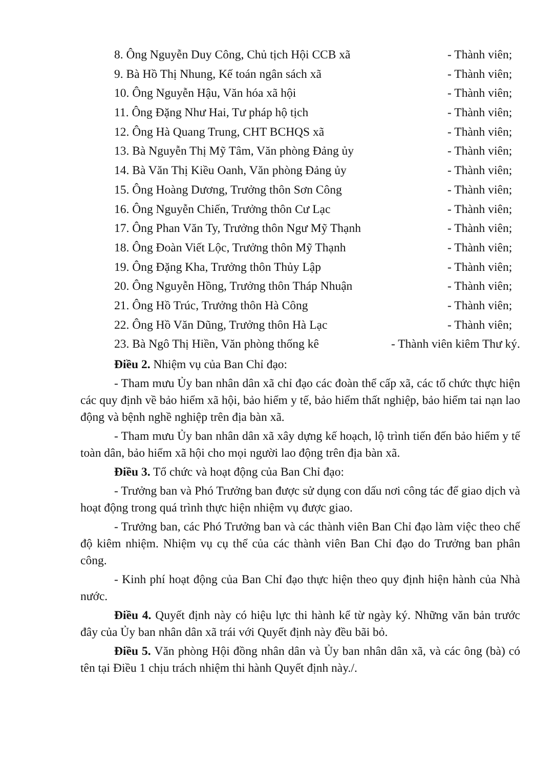8. Ông Nguyễn Duy Công, Chủ tịch Hội CCB xã - Thành viên;
9. Bà Hồ Thị Nhung, Kế toán ngân sách xã - Thành viên;
10. Ông Nguyễn Hậu, Văn hóa xã hội - Thành viên;
11. Ông Đặng Như Hai, Tư pháp hộ tịch - Thành viên;
12. Ông Hà Quang Trung, CHT BCHQS xã - Thành viên;
13. Bà Nguyễn Thị Mỹ Tâm, Văn phòng Đảng ủy - Thành viên;
14. Bà Văn Thị Kiều Oanh, Văn phòng Đảng ủy - Thành viên;
15. Ông Hoàng Dương, Trưởng thôn Sơn Công - Thành viên;
16. Ông Nguyễn Chiến, Trưởng thôn Cư Lạc - Thành viên;
17. Ông Phan Văn Ty, Trưởng thôn Ngư Mỹ Thạnh - Thành viên;
18. Ông Đoàn Viết Lộc, Trưởng thôn Mỹ Thạnh - Thành viên;
19. Ông Đặng Kha, Trưởng thôn Thủy Lập - Thành viên;
20. Ông Nguyễn Hồng, Trưởng thôn Tháp Nhuận - Thành viên;
21. Ông Hồ Trúc, Trưởng thôn Hà Công - Thành viên;
22. Ông Hồ Văn Dũng, Trưởng thôn Hà Lạc - Thành viên;
23. Bà Ngô Thị Hiền, Văn phòng thống kê - Thành viên kiêm Thư ký.
Điều 2. Nhiệm vụ của Ban Chỉ đạo:
- Tham mưu Ủy ban nhân dân xã chỉ đạo các đoàn thể cấp xã, các tổ chức thực hiện các quy định về bảo hiểm xã hội, bảo hiểm y tế, bảo hiểm thất nghiệp, bảo hiểm tai nạn lao động và bệnh nghề nghiệp trên địa bàn xã.
- Tham mưu Ủy ban nhân dân xã xây dựng kế hoạch, lộ trình tiến đến bảo hiểm y tế toàn dân, bảo hiểm xã hội cho mọi người lao động trên địa bàn xã.
Điều 3. Tổ chức và hoạt động của Ban Chỉ đạo:
- Trưởng ban và Phó Trưởng ban được sử dụng con dấu nơi công tác để giao dịch và hoạt động trong quá trình thực hiện nhiệm vụ được giao.
- Trưởng ban, các Phó Trưởng ban và các thành viên Ban Chỉ đạo làm việc theo chế độ kiêm nhiệm. Nhiệm vụ cụ thể của các thành viên Ban Chỉ đạo do Trưởng ban phân công.
- Kinh phí hoạt động của Ban Chỉ đạo thực hiện theo quy định hiện hành của Nhà nước.
Điều 4. Quyết định này có hiệu lực thi hành kể từ ngày ký. Những văn bản trước đây của Ủy ban nhân dân xã trái với Quyết định này đều bãi bỏ.
Điều 5. Văn phòng Hội đồng nhân dân và Ủy ban nhân dân xã, và các ông (bà) có tên tại Điều 1 chịu trách nhiệm thi hành Quyết định này./.